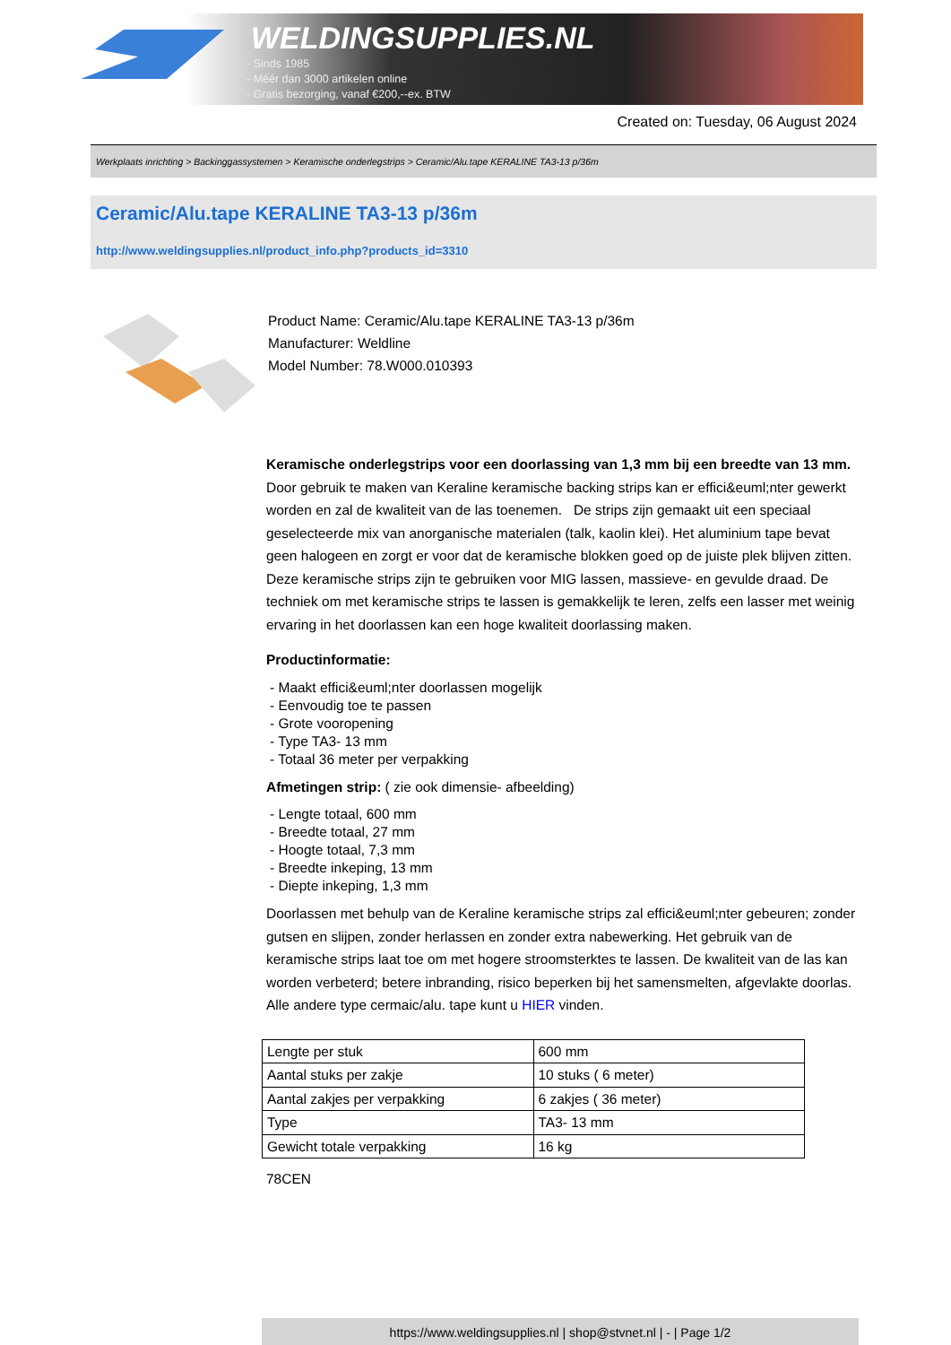WELDINGSUPPLIES.NL
- Sinds 1985
- Méér dan 3000 artikelen online
- Gratis bezorging, vanaf €200,--ex. BTW
Created on: Tuesday, 06 August 2024
Werkplaats inrichting > Backinggassystemen > Keramische onderlegstrips > Ceramic/Alu.tape KERALINE TA3-13 p/36m
Ceramic/Alu.tape KERALINE TA3-13 p/36m
http://www.weldingsupplies.nl/product_info.php?products_id=3310
Product Name: Ceramic/Alu.tape KERALINE TA3-13 p/36m
Manufacturer: Weldline
Model Number: 78.W000.010393
Keramische onderlegstrips voor een doorlassing van 1,3 mm bij een breedte van 13 mm. Door gebruik te maken van Keraline keramische backing strips kan er effici&euml;nter gewerkt worden en zal de kwaliteit van de las toenemen. De strips zijn gemaakt uit een speciaal geselecteerde mix van anorganische materialen (talk, kaolin klei). Het aluminium tape bevat geen halogeen en zorgt er voor dat de keramische blokken goed op de juiste plek blijven zitten.
Deze keramische strips zijn te gebruiken voor MIG lassen, massieve- en gevulde draad. De techniek om met keramische strips te lassen is gemakkelijk te leren, zelfs een lasser met weinig ervaring in het doorlassen kan een hoge kwaliteit doorlassing maken.
Productinformatie:
- Maakt effici&euml;nter doorlassen mogelijk
- Eenvoudig toe te passen
- Grote vooropening
- Type TA3- 13 mm
- Totaal 36 meter per verpakking
Afmetingen strip: ( zie ook dimensie- afbeelding)
- Lengte totaal, 600 mm
- Breedte totaal, 27 mm
- Hoogte totaal, 7,3 mm
- Breedte inkeping, 13 mm
- Diepte inkeping, 1,3 mm
Doorlassen met behulp van de Keraline keramische strips zal effici&euml;nter gebeuren; zonder gutsen en slijpen, zonder herlassen en zonder extra nabewerking. Het gebruik van de keramische strips laat toe om met hogere stroomsterktes te lassen. De kwaliteit van de las kan worden verbeterd; betere inbranding, risico beperken bij het samensmelten, afgevlakte doorlas.
Alle andere type cermaic/alu. tape kunt u HIER vinden.
| Lengte per stuk | 600 mm |
| Aantal stuks per zakje | 10 stuks ( 6 meter) |
| Aantal zakjes per verpakking | 6 zakjes ( 36 meter) |
| Type | TA3- 13 mm |
| Gewicht totale verpakking | 16 kg |
78CEN
https://www.weldingsupplies.nl | shop@stvnet.nl | - | Page 1/2